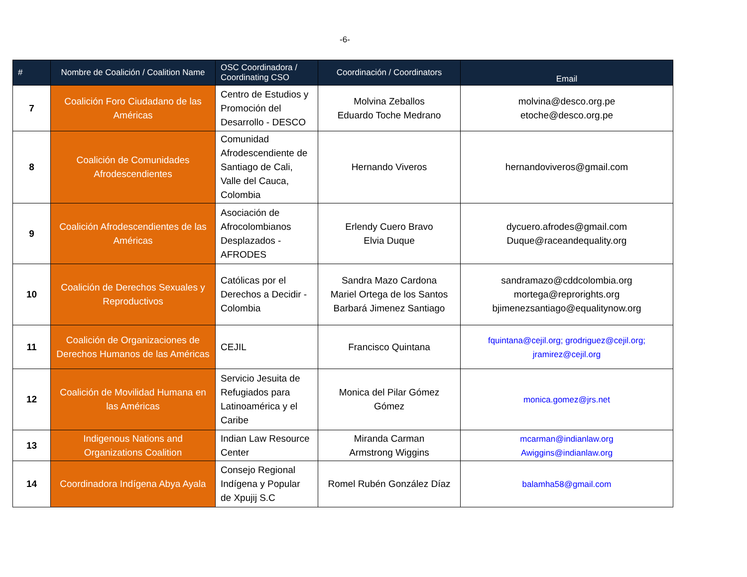-6-
| # | Nombre de Coalición / Coalition Name | OSC Coordinadora / Coordinating CSO | Coordinación / Coordinators | Email |
| --- | --- | --- | --- | --- |
| 7 | Coalición Foro Ciudadano de las Américas | Centro de Estudios y Promoción del Desarrollo - DESCO | Molvina Zeballos Eduardo Toche Medrano | molvina@desco.org.pe etoche@desco.org.pe |
| 8 | Coalición de Comunidades Afrodescendientes | Comunidad Afrodescendiente de Santiago de Cali, Valle del Cauca, Colombia | Hernando Viveros | hernandoviveros@gmail.com |
| 9 | Coalición Afrodescendientes de las Américas | Asociación de Afrocolombianos Desplazados - AFRODES | Erlendy Cuero Bravo Elvia Duque | dycuero.afrodes@gmail.com Duque@raceandequality.org |
| 10 | Coalición de Derechos Sexuales y Reproductivos | Católicas por el Derechos a Decidir - Colombia | Sandra Mazo Cardona Mariel Ortega de los Santos Barbará Jimenez Santiago | sandramazo@cddcolombia.org mortega@reprorights.org bjimenezsantiago@equalitynow.org |
| 11 | Coalición de Organizaciones de Derechos Humanos de las Américas | CEJIL | Francisco Quintana | fquintana@cejil.org; grodriguez@cejil.org; jramirez@cejil.org |
| 12 | Coalición de Movilidad Humana en las Américas | Servicio Jesuita de Refugiados para Latinoamérica y el Caribe | Monica del Pilar Gómez Gómez | monica.gomez@jrs.net |
| 13 | Indigenous Nations and Organizations Coalition | Indian Law Resource Center | Miranda Carman Armstrong Wiggins | mcarman@indianlaw.org Awiggins@indianlaw.org |
| 14 | Coordinadora Indígena Abya Ayala | Consejo Regional Indígena y Popular de Xpujij S.C | Romel Rubén González Díaz | balamha58@gmail.com |